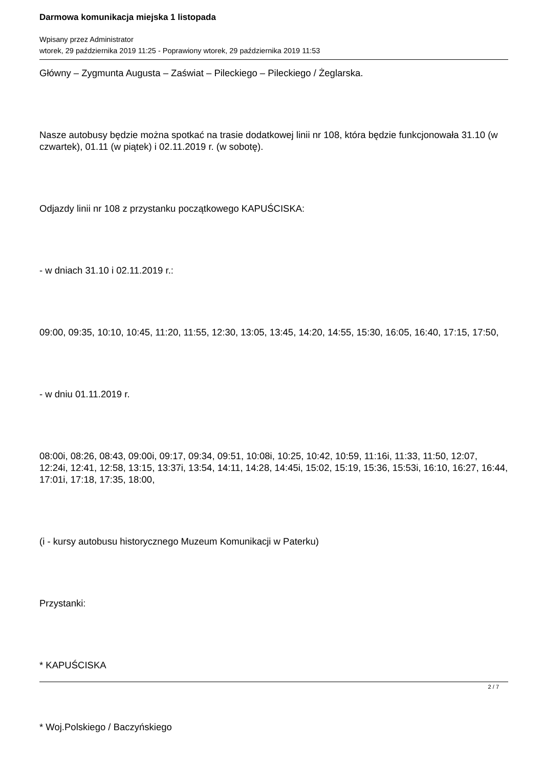Darmowa komunikacja miejska 1 listopada
Wpisany przez Administrator
wtorek, 29 października 2019 11:25 - Poprawiony wtorek, 29 października 2019 11:53
Główny – Zygmunta Augusta – Zaświat – Pileckiego – Pileckiego / Żeglarska.
Nasze autobusy będzie można spotkać na trasie dodatkowej linii nr 108, która będzie funkcjonowała 31.10 (w czwartek), 01.11 (w piątek) i 02.11.2019 r. (w sobotę).
Odjazdy linii nr 108 z przystanku początkowego KAPUŚCISKA:
- w dniach 31.10 i 02.11.2019 r.:
09:00, 09:35, 10:10, 10:45, 11:20, 11:55, 12:30, 13:05, 13:45, 14:20, 14:55, 15:30, 16:05, 16:40, 17:15, 17:50,
- w dniu 01.11.2019 r.
08:00i, 08:26, 08:43, 09:00i, 09:17, 09:34, 09:51, 10:08i, 10:25, 10:42, 10:59, 11:16i, 11:33, 11:50, 12:07, 12:24i, 12:41, 12:58, 13:15, 13:37i, 13:54, 14:11, 14:28, 14:45i, 15:02, 15:19, 15:36, 15:53i, 16:10, 16:27, 16:44, 17:01i, 17:18, 17:35, 18:00,
(i - kursy autobusu historycznego Muzeum Komunikacji w Paterku)
Przystanki:
* KAPUŚCISKA
* Woj.Polskiego / Baczyńskiego
2 / 7